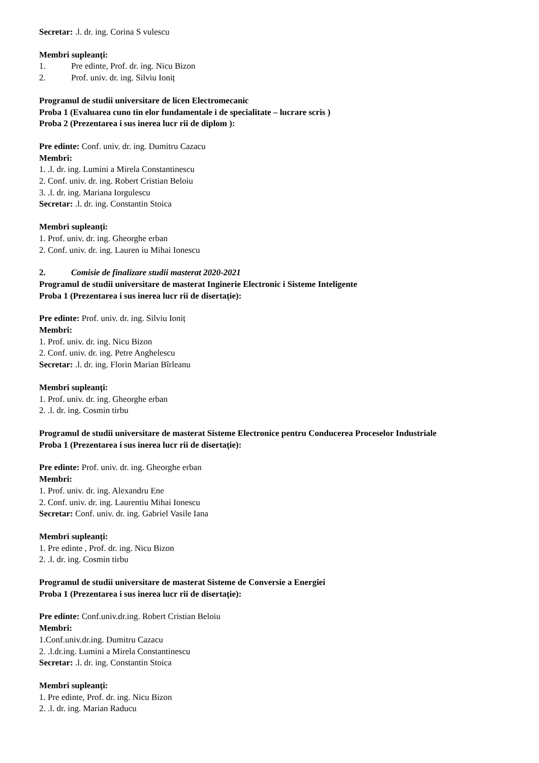Secretar: .l. dr. ing. Corina S vulescu
Membri supleanți:
1. Pre edinte, Prof. dr. ing. Nicu Bizon
2. Prof. univ. dr. ing. Silviu Ioniț
Programul de studii universitare de licen Electromecanic
Proba 1 (Evaluarea cuno tin elor fundamentale i de specialitate – lucrare scris )
Proba 2 (Prezentarea i sus inerea lucr rii de diplom ):
Pre edinte: Conf. univ. dr. ing. Dumitru Cazacu
Membri:
1. .l. dr. ing. Lumini a Mirela Constantinescu
2. Conf. univ. dr. ing. Robert Cristian Beloiu
3. .l. dr. ing. Mariana Iorgulescu
Secretar: .l. dr. ing. Constantin Stoica
Membri supleanți:
1. Prof. univ. dr. ing. Gheorghe erban
2. Conf. univ. dr. ing. Lauren iu Mihai Ionescu
2. Comisie de finalizare studii masterat 2020-2021
Programul de studii universitare de masterat Inginerie Electronic i Sisteme Inteligente
Proba 1 (Prezentarea i sus inerea lucr rii de disertație):
Pre edinte: Prof. univ. dr. ing. Silviu Ioniț
Membri:
1. Prof. univ. dr. ing. Nicu Bizon
2. Conf. univ. dr. ing. Petre Anghelescu
Secretar: .l. dr. ing. Florin Marian Bîrleanu
Membri supleanți:
1. Prof. univ. dr. ing. Gheorghe erban
2. .l. dr. ing. Cosmin tirbu
Programul de studii universitare de masterat Sisteme Electronice pentru Conducerea Proceselor Industriale
Proba 1 (Prezentarea i sus inerea lucr rii de disertație):
Pre edinte: Prof. univ. dr. ing. Gheorghe erban
Membri:
1. Prof. univ. dr. ing. Alexandru Ene
2. Conf. univ. dr. ing. Laurentiu Mihai Ionescu
Secretar: Conf. univ. dr. ing. Gabriel Vasile Iana
Membri supleanți:
1. Pre edinte , Prof. dr. ing. Nicu Bizon
2. .l. dr. ing. Cosmin tirbu
Programul de studii universitare de masterat Sisteme de Conversie a Energiei
Proba 1 (Prezentarea i sus inerea lucr rii de disertație):
Pre edinte: Conf.univ.dr.ing. Robert Cristian Beloiu
Membri:
1.Conf.univ.dr.ing. Dumitru Cazacu
2. .l.dr.ing. Lumini a Mirela Constantinescu
Secretar: .l. dr. ing. Constantin Stoica
Membri supleanți:
1. Pre edinte, Prof. dr. ing. Nicu Bizon
2. .l. dr. ing. Marian Raducu